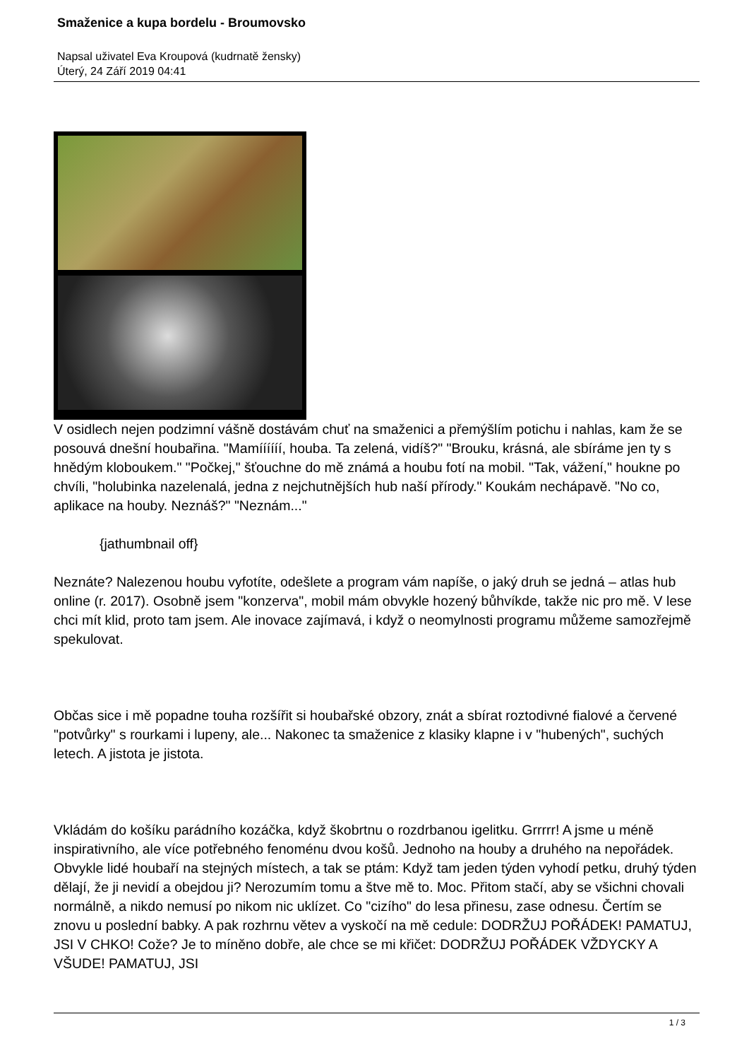Smaženice a kupa bordelu - Broumovsko
Napsal uživatel Eva Kroupová (kudrnatě žensky)
Úterý, 24 Září 2019 04:41
V osidlech nejen podzimní vášně dostávám chuť na smaženici a přemýšlím potichu i nahlas, kam že se posouvá dnešní houbařina. "Mamíííííí, houba. Ta zelená, vidíš?" "Brouku, krásná, ale sbíráme jen ty s hnědým kloboukem." "Počkej," šťouchne do mě známá a houbu fotí na mobil. "Tak, vážení," houkne po chvíli, "holubinka nazelenalá, jedna z nejchutnějších hub naší přírody." Koukám nechápavě. "No co, aplikace na houby. Neznáš?" "Neznám..."
{jathumbnail off}
Neznáte? Nalezenou houbu vyfotíte, odešlete a program vám napíše, o jaký druh se jedná – atlas hub online (r. 2017). Osobně jsem "konzerva", mobil mám obvykle hozený bůhvíkde, takže nic pro mě. V lese chci mít klid, proto tam jsem. Ale inovace zajímavá, i když o neomylnosti programu můžeme samozřejmě spekulovat.
Občas sice i mě popadne touha rozšířit si houbařské obzory, znát a sbírat roztodivné fialové a červené "potvůrky" s rourkami i lupeny, ale... Nakonec ta smaženice z klasiky klapne i v "hubených", suchých letech. A jistota je jistota.
Vkládám do košíku parádního kozáčka, když škobrtnu o rozdrbanou igelitku. Grrrrr! A jsme u méně inspirativního, ale více potřebného fenoménu dvou košů. Jednoho na houby a druhého na nepořádek. Obvykle lidé houbaří na stejných místech, a tak se ptám: Když tam jeden týden vyhodí petku, druhý týden dělají, že ji nevidí a obejdou ji? Nerozumím tomu a štve mě to. Moc. Přitom stačí, aby se všichni chovali normálně, a nikdo nemusí po nikom nic uklízet. Co "cizího" do lesa přinesu, zase odnesu. Čertím se znovu u poslední babky. A pak rozhrnu větev a vyskočí na mě cedule: DODRŽUJ POŘÁDEK! PAMATUJ, JSI V CHKO! Cože? Je to míněno dobře, ale chce se mi křičet: DODRŽUJ POŘÁDEK VŽDYCKY A VŠUDE! PAMATUJ, JSI
1 / 3